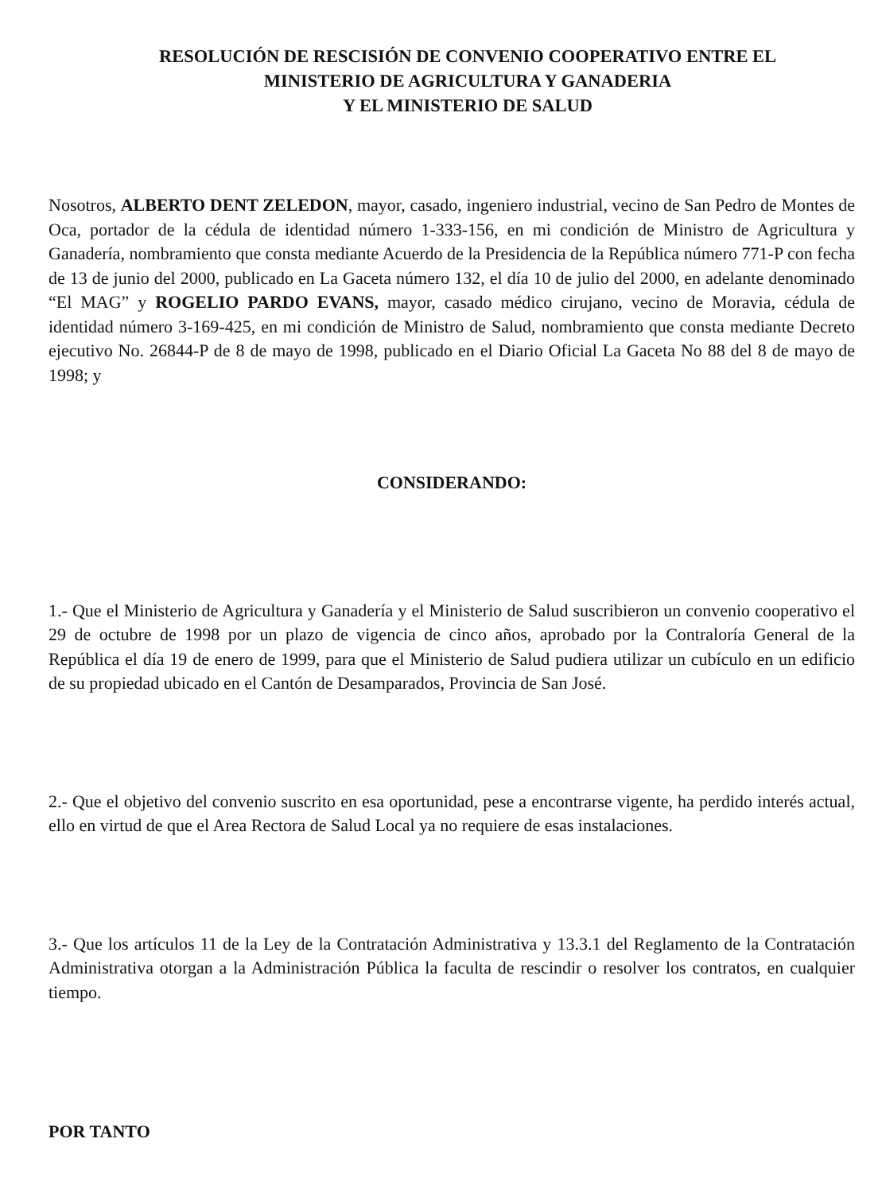RESOLUCIÓN DE RESCISIÓN DE CONVENIO COOPERATIVO ENTRE EL
MINISTERIO DE AGRICULTURA Y GANADERIA
Y EL MINISTERIO DE SALUD
Nosotros, ALBERTO DENT ZELEDON, mayor, casado, ingeniero industrial, vecino de San Pedro de Montes de Oca, portador de la cédula de identidad número 1-333-156, en mi condición de Ministro de Agricultura y Ganadería, nombramiento que consta mediante Acuerdo de la Presidencia de la República número 771-P con fecha de 13 de junio del 2000, publicado en La Gaceta número 132, el día 10 de julio del 2000, en adelante denominado “El MAG” y ROGELIO PARDO EVANS, mayor, casado médico cirujano, vecino de Moravia, cédula de identidad número 3-169-425, en mi condición de Ministro de Salud, nombramiento que consta mediante Decreto ejecutivo No. 26844-P de 8 de mayo de 1998, publicado en el Diario Oficial La Gaceta No 88 del 8 de mayo de 1998; y
CONSIDERANDO:
1.- Que el Ministerio de Agricultura y Ganadería y el Ministerio de Salud suscribieron un convenio cooperativo el 29 de octubre de 1998 por un plazo de vigencia de cinco años, aprobado por la Contraloría General de la República el día 19 de enero de 1999, para que el Ministerio de Salud pudiera utilizar un cubículo en un edificio de su propiedad ubicado en el Cantón de Desamparados, Provincia de San José.
2.- Que el objetivo del convenio suscrito en esa oportunidad, pese a encontrarse vigente, ha perdido interés actual, ello en virtud de que el Area Rectora de Salud Local ya no requiere de esas instalaciones.
3.- Que los artículos 11 de la Ley de la Contratación Administrativa y 13.3.1 del Reglamento de la Contratación Administrativa otorgan a la Administración Pública la faculta de rescindir o resolver los contratos, en cualquier tiempo.
POR TANTO